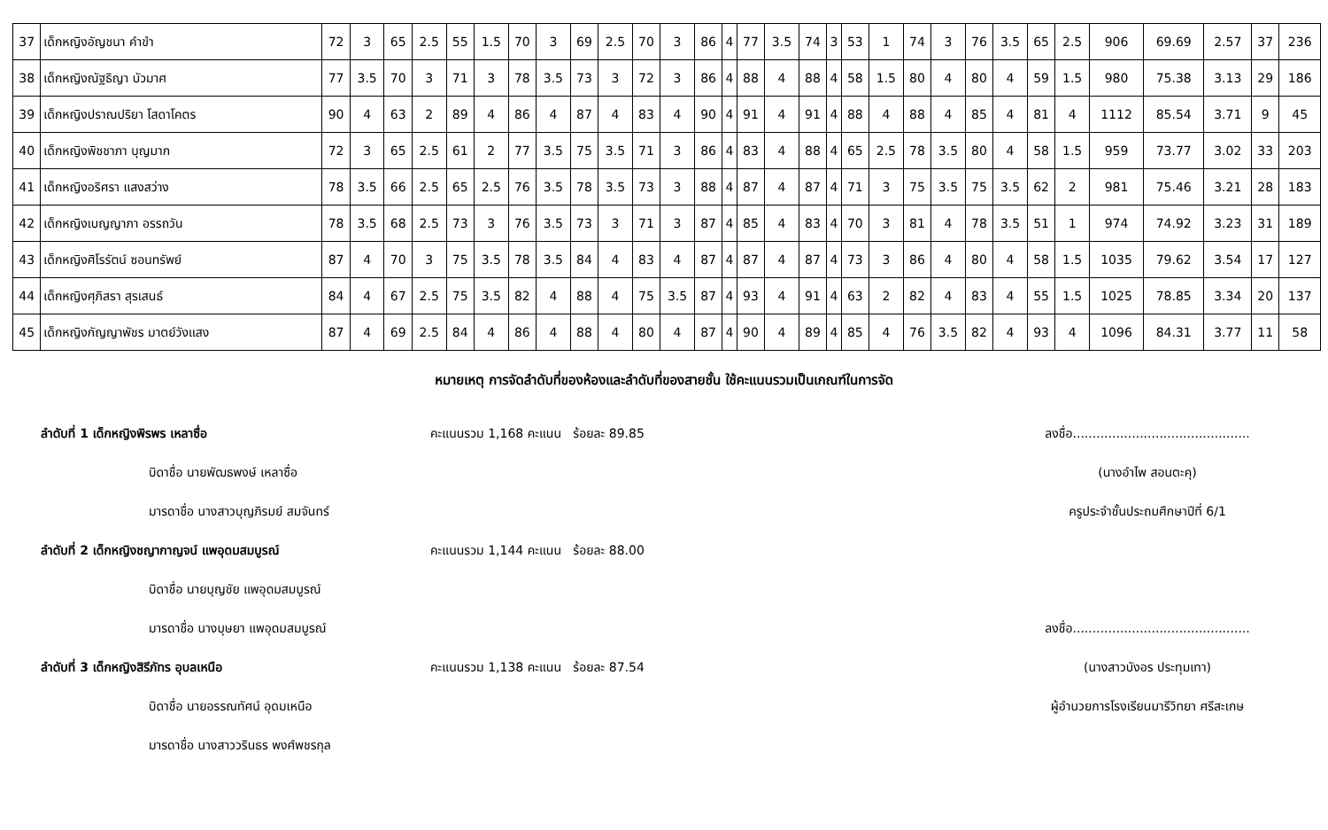| 37 | เด็กหญิงอัญชนา คำขำ | 72 | 3 | 65 | 2.5 | 55 | 1.5 | 70 | 3 | 69 | 2.5 | 70 | 3 | 86 | 4 | 77 | 3.5 | 74 | 3 | 53 | 1 | 74 | 3 | 76 | 3.5 | 65 | 2.5 | 906 | 69.69 | 2.57 | 37 | 236 |
| 38 | เด็กหญิงณัฐธิญา บัวมาศ | 77 | 3.5 | 70 | 3 | 71 | 3 | 78 | 3.5 | 73 | 3 | 72 | 3 | 86 | 4 | 88 | 4 | 88 | 4 | 58 | 1.5 | 80 | 4 | 80 | 4 | 59 | 1.5 | 980 | 75.38 | 3.13 | 29 | 186 |
| 39 | เด็กหญิงปราณปริยา โสดาโคตร | 90 | 4 | 63 | 2 | 89 | 4 | 86 | 4 | 87 | 4 | 83 | 4 | 90 | 4 | 91 | 4 | 91 | 4 | 88 | 4 | 88 | 4 | 85 | 4 | 81 | 4 | 1112 | 85.54 | 3.71 | 9 | 45 |
| 40 | เด็กหญิงพิชชาภา บุญมาก | 72 | 3 | 65 | 2.5 | 61 | 2 | 77 | 3.5 | 75 | 3.5 | 71 | 3 | 86 | 4 | 83 | 4 | 88 | 4 | 65 | 2.5 | 78 | 3.5 | 80 | 4 | 58 | 1.5 | 959 | 73.77 | 3.02 | 33 | 203 |
| 41 | เด็กหญิงอริศรา แสงสว่าง | 78 | 3.5 | 66 | 2.5 | 65 | 2.5 | 76 | 3.5 | 78 | 3.5 | 73 | 3 | 88 | 4 | 87 | 4 | 87 | 4 | 71 | 3 | 75 | 3.5 | 75 | 3.5 | 62 | 2 | 981 | 75.46 | 3.21 | 28 | 183 |
| 42 | เด็กหญิงเบญญาภา อรรถวัน | 78 | 3.5 | 68 | 2.5 | 73 | 3 | 76 | 3.5 | 73 | 3 | 71 | 3 | 87 | 4 | 85 | 4 | 83 | 4 | 70 | 3 | 81 | 4 | 78 | 3.5 | 51 | 1 | 974 | 74.92 | 3.23 | 31 | 189 |
| 43 | เด็กหญิงศิโรรัตน์ ซอนทรัพย์ | 87 | 4 | 70 | 3 | 75 | 3.5 | 78 | 3.5 | 84 | 4 | 83 | 4 | 87 | 4 | 87 | 4 | 87 | 4 | 73 | 3 | 86 | 4 | 80 | 4 | 58 | 1.5 | 1035 | 79.62 | 3.54 | 17 | 127 |
| 44 | เด็กหญิงศุภิสรา สุรเสนธ์ | 84 | 4 | 67 | 2.5 | 75 | 3.5 | 82 | 4 | 88 | 4 | 75 | 3.5 | 87 | 4 | 93 | 4 | 91 | 4 | 63 | 2 | 82 | 4 | 83 | 4 | 55 | 1.5 | 1025 | 78.85 | 3.34 | 20 | 137 |
| 45 | เด็กหญิงกัญญาพัชร มาตย์วังแสง | 87 | 4 | 69 | 2.5 | 84 | 4 | 86 | 4 | 88 | 4 | 80 | 4 | 87 | 4 | 90 | 4 | 89 | 4 | 85 | 4 | 76 | 3.5 | 82 | 4 | 93 | 4 | 1096 | 84.31 | 3.77 | 11 | 58 |
หมายเหตุ การจัดลำดับที่ของห้องและลำดับที่ของสายชั้น ใช้คะแนนรวมเป็นเกณฑ์ในการจัด
ลำดับที่ 1 เด็กหญิงพิรพร เหลาซื่อ คะแนนรวม 1,168 คะแนน ร้อยละ 89.85
บิดาชื่อ นายพัฒธพงษ์ เหลาซื่อ
มารดาชื่อ นางสาวบุญภิรมย์ สมจันทร์
ลำดับที่ 2 เด็กหญิงชญากาญจน์ แพอุดมสมบูรณ์ คะแนนรวม 1,144 คะแนน ร้อยละ 88.00
บิดาชื่อ นายบุญชัย แพอุดมสมบูรณ์
มารดาชื่อ นางบุษยา แพอุดมสมบูรณ์
ลำดับที่ 3 เด็กหญิงสิรีภัทร อุบลเหนือ คะแนนรวม 1,138 คะแนน ร้อยละ 87.54
บิดาชื่อ นายอรรณทัศน์ อุดมเหนือ
มารดาชื่อ นางสาววรินธร พงศ์พชรกุล
ลงชื่อ.............................................
(นางอำไพ สอนตะคุ)
ครูประจำชั้นประถมศึกษาปีที่ 6/1
ลงชื่อ.............................................
(นางสาวบังอร ประทุมเทา)
ผู้อำนวยการโรงเรียนมารีวิทยา ศรีสะเกษ